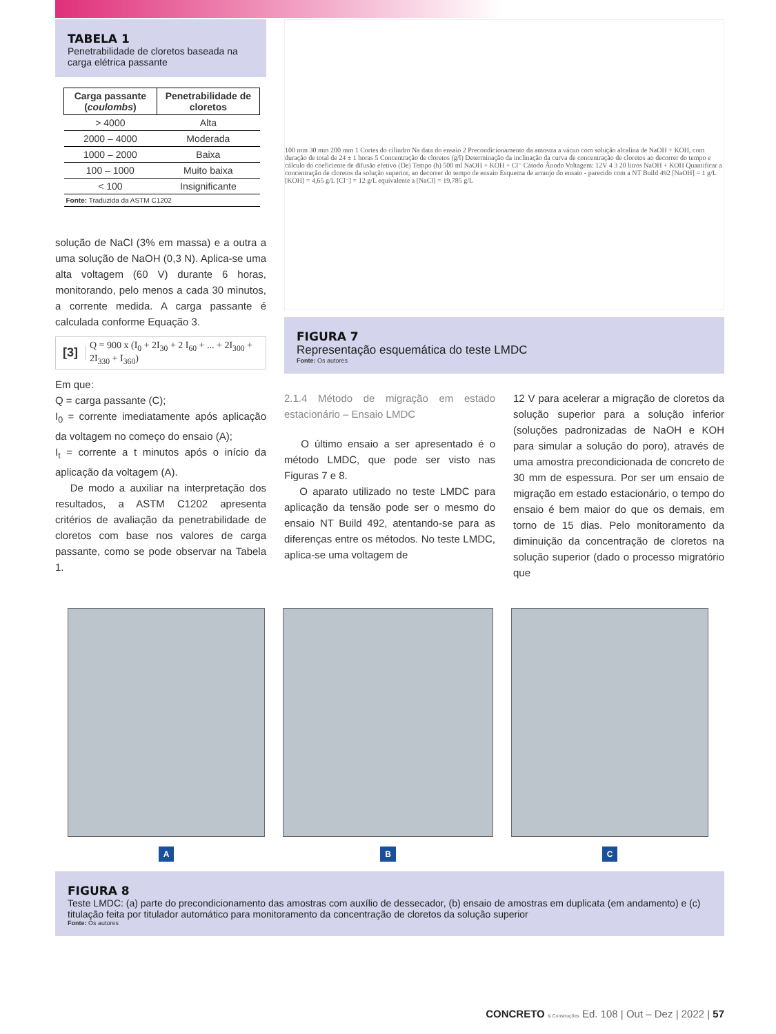TABELA 1
Penetrabilidade de cloretos baseada na carga elétrica passante
| Carga passante ( coulombs ) | Penetrabilidade de cloretos |
| --- | --- |
| > 4000 | Alta |
| 2000 – 4000 | Moderada |
| 1000 – 2000 | Baixa |
| 100 – 1000 | Muito baixa |
| < 100 | Insignificante |
| Fonte: Traduzida da ASTM C1202 | |
solução de NaCl (3% em massa) e a outra a uma solução de NaOH (0,3 N). Aplica-se uma alta voltagem (60 V) durante 6 horas, monitorando, pelo menos a cada 30 minutos, a corrente medida. A carga passante é calculada conforme Equação 3.
[3] Q = 900 x (I<sub>0</sub> + 2I<sub>30</sub> + 2 I<sub>60</sub> + ... + 2I<sub>300</sub> + 2I<sub>330</sub> + I<sub>360</sub>)
Em que:
Q = carga passante (C);
I<sub>0</sub> = corrente imediatamente após aplicação da voltagem no começo do ensaio (A);
I<sub>t</sub> = corrente a t minutos após o início da aplicação da voltagem (A).
De modo a auxiliar na interpretação dos resultados, a ASTM C1202 apresenta critérios de avaliação da penetrabilidade de cloretos com base nos valores de carga passante, como se pode observar na Tabela 1.
100 mm 30 mm 200 mm 1 Cortes do cilindro Na data do ensaio 2 Precondicionamento da amostra a vácuo com solução alcalina de NaOH + KOH, com duração de total de 24 ± 1 horas 5 Concentração de cloretos (g/l) Determinação da inclinação da curva de concentração de cloretos ao decorrer do tempo e cálculo do coeficiente de difusão efetivo (De) Tempo (h) 500 ml NaOH + KOH + Cl⁻ Cátodo Ânodo Voltagem: 12V 4 3 20 litros NaOH + KOH Quantificar a concentração de cloretos da solução superior, ao decorrer do tempo de ensaio Esquema de arranjo do ensaio - parecido com a NT Build 492 [NaOH] = 1 g/L [KOH] = 4,65 g/L [Cl⁻] = 12 g/L equivalente a [NaCl] = 19,785 g/L
FIGURA 7
Representação esquemática do teste LMDC
Fonte: Os autores
2.1.4 Método de migração em estado estacionário – Ensaio LMDC
O último ensaio a ser apresentado é o método LMDC, que pode ser visto nas Figuras 7 e 8.
O aparato utilizado no teste LMDC para aplicação da tensão pode ser o mesmo do ensaio NT Build 492, atentando-se para as diferenças entre os métodos. No teste LMDC, aplica-se uma voltagem de
12 V para acelerar a migração de cloretos da solução superior para a solução inferior (soluções padronizadas de NaOH e KOH para simular a solução do poro), através de uma amostra precondicionada de concreto de 30 mm de espessura. Por ser um ensaio de migração em estado estacionário, o tempo do ensaio é bem maior do que os demais, em torno de 15 dias. Pelo monitoramento da diminuição da concentração de cloretos na solução superior (dado o processo migratório que
A B C
FIGURA 8
Teste LMDC: (a) parte do precondicionamento das amostras com auxílio de dessecador, (b) ensaio de amostras em duplicata (em andamento) e (c) titulação feita por titulador automático para monitoramento da concentração de cloretos da solução superior
Fonte: Os autores
CONCRETO & Construções Ed. 108 | Out – Dez | 2022 | 57